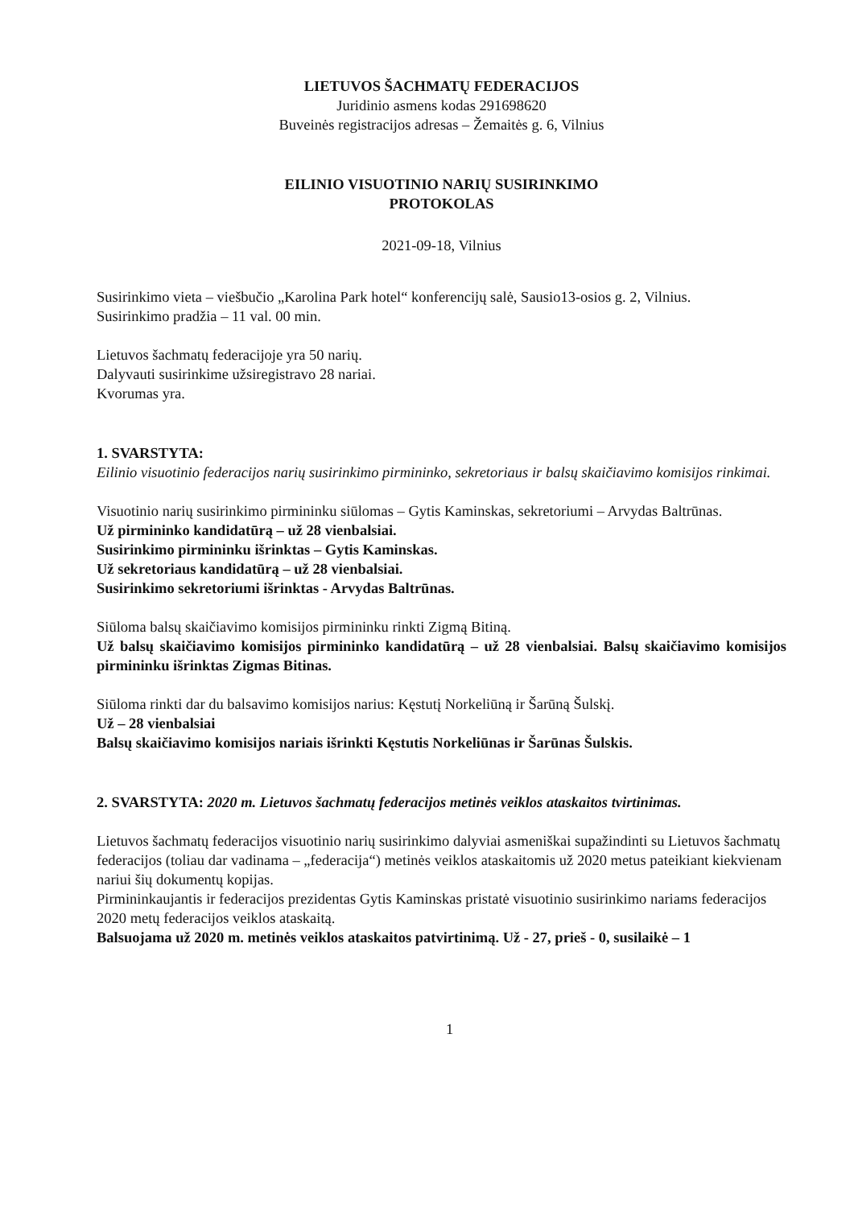LIETUVOS ŠACHMATŲ FEDERACIJOS
Juridinio asmens kodas 291698620
Buveinės registracijos adresas – Žemaitės g. 6, Vilnius
EILINIO VISUOTINIO NARIŲ SUSIRINKIMO
PROTOKOLAS
2021-09-18, Vilnius
Susirinkimo vieta – viešbučio „Karolina Park hotel“ konferencijų salė, Sausio13-osios g. 2, Vilnius.
Susirinkimo pradžia – 11 val. 00 min.
Lietuvos šachmatų federacijoje yra 50 narių.
Dalyvauti susirinkime užsiregistravo 28 nariai.
Kvorumas yra.
1. SVARSTYTA:
Eilinio visuotinio federacijos narių susirinkimo pirmininko, sekretoriaus ir balsų skaičiavimo komisijos rinkimai.
Visuotinio narių susirinkimo pirmininku siūlomas – Gytis Kaminskas, sekretoriumi – Arvydas Baltrūnas.
Už pirmininko kandidatūrą – už 28 vienbalsiai.
Susirinkimo pirmininku išrinktas – Gytis Kaminskas.
Už sekretoriaus kandidatūrą – už 28 vienbalsiai.
Susirinkimo sekretoriumi išrinktas - Arvydas Baltrūnas.
Siūloma balsų skaičiavimo komisijos pirmininku rinkti Zigmą Bitiną.
Už balsų skaičiavimo komisijos pirmininko kandidatūrą – už 28 vienbalsiai. Balsų skaičiavimo komisijos pirmininku išrinktas Zigmas Bitinas.
Siūloma rinkti dar du balsavimo komisijos narius: Kęstutį Norkeliūną ir Šarūną Šulskį.
Už – 28 vienbalsiai
Balsų skaičiavimo komisijos nariais išrinkti Kęstutis Norkeliūnas ir Šarūnas Šulskis.
2. SVARSTYTA: 2020 m. Lietuvos šachmatų federacijos metinės veiklos ataskaitos tvirtinimas.
Lietuvos šachmatų federacijos visuotinio narių susirinkimo dalyviai asmeniškai supažindinti su Lietuvos šachmatų federacijos (toliau dar vadinama – „federacija“) metinės veiklos ataskaitomis už 2020 metus pateikiant kiekvienam nariui šių dokumentų kopijas.
Pirmininkaujantis ir federacijos prezidentas Gytis Kaminskas pristatė visuotinio susirinkimo nariams federacijos 2020 metų federacijos veiklos ataskaitą.
Balsuojama už 2020 m. metinės veiklos ataskaitos patvirtinimą. Už - 27, prieš - 0, susilaikė – 1
1